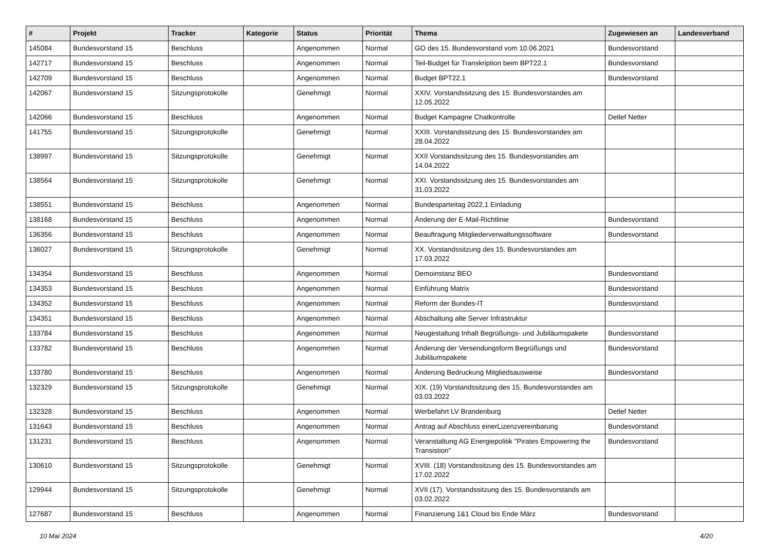| # | Projekt | Tracker | Kategorie | Status | Priorität | Thema | Zugewiesen an | Landesverband |
| --- | --- | --- | --- | --- | --- | --- | --- | --- |
| 145084 | Bundesvorstand 15 | Beschluss | | Angenommen | Normal | GO des 15. Bundesvorstand vom 10.06.2021 | Bundesvorstand | |
| 142717 | Bundesvorstand 15 | Beschluss | | Angenommen | Normal | Teil-Budget für Transkription beim BPT22.1 | Bundesvorstand | |
| 142709 | Bundesvorstand 15 | Beschluss | | Angenommen | Normal | Budget BPT22.1 | Bundesvorstand | |
| 142067 | Bundesvorstand 15 | Sitzungsprotokolle | | Genehmigt | Normal | XXIV. Vorstandssitzung des 15. Bundesvorstandes am 12.05.2022 | | |
| 142066 | Bundesvorstand 15 | Beschluss | | Angenommen | Normal | Budget Kampagne Chatkontrolle | Detlef Netter | |
| 141755 | Bundesvorstand 15 | Sitzungsprotokolle | | Genehmigt | Normal | XXIII. Vorstandssitzung des 15. Bundesvorstandes am 28.04.2022 | | |
| 138997 | Bundesvorstand 15 | Sitzungsprotokolle | | Genehmigt | Normal | XXII Vorstandssitzung des 15. Bundesvorstandes am 14.04.2022 | | |
| 138564 | Bundesvorstand 15 | Sitzungsprotokolle | | Genehmigt | Normal | XXI. Vorstandssitzung des 15. Bundesvorstandes am 31.03.2022 | | |
| 138551 | Bundesvorstand 15 | Beschluss | | Angenommen | Normal | Bundesparteitag 2022.1 Einladung | | |
| 138168 | Bundesvorstand 15 | Beschluss | | Angenommen | Normal | Änderung der E-Mail-Richtlinie | Bundesvorstand | |
| 136356 | Bundesvorstand 15 | Beschluss | | Angenommen | Normal | Beauftragung Mitgliederverwaltungssoftware | Bundesvorstand | |
| 136027 | Bundesvorstand 15 | Sitzungsprotokolle | | Genehmigt | Normal | XX. Vorstandssitzung des 15. Bundesvorstandes am 17.03.2022 | | |
| 134354 | Bundesvorstand 15 | Beschluss | | Angenommen | Normal | Demoinstanz BEO | Bundesvorstand | |
| 134353 | Bundesvorstand 15 | Beschluss | | Angenommen | Normal | Einführung Matrix | Bundesvorstand | |
| 134352 | Bundesvorstand 15 | Beschluss | | Angenommen | Normal | Reform der Bundes-IT | Bundesvorstand | |
| 134351 | Bundesvorstand 15 | Beschluss | | Angenommen | Normal | Abschaltung alte Server Infrastruktur | | |
| 133784 | Bundesvorstand 15 | Beschluss | | Angenommen | Normal | Neugestaltung Inhalt Begrüßungs- und Jubiläumspakete | Bundesvorstand | |
| 133782 | Bundesvorstand 15 | Beschluss | | Angenommen | Normal | Änderung der Versendungsform Begrüßungs und Jubiläumspakete | Bundesvorstand | |
| 133780 | Bundesvorstand 15 | Beschluss | | Angenommen | Normal | Änderung Bedruckung Mitgliedsausweise | Bundesvorstand | |
| 132329 | Bundesvorstand 15 | Sitzungsprotokolle | | Genehmigt | Normal | XIX. (19) Vorstandssitzung des 15. Bundesvorstandes am 03.03.2022 | | |
| 132328 | Bundesvorstand 15 | Beschluss | | Angenommen | Normal | Werbefahrt LV Brandenburg | Detlef Netter | |
| 131643 | Bundesvorstand 15 | Beschluss | | Angenommen | Normal | Antrag auf Abschluss einerLizenzvereinbarung | Bundesvorstand | |
| 131231 | Bundesvorstand 15 | Beschluss | | Angenommen | Normal | Veranstaltung AG Energiepolitik "Pirates Empowering the Transistion" | Bundesvorstand | |
| 130610 | Bundesvorstand 15 | Sitzungsprotokolle | | Genehmigt | Normal | XVIII. (18) Vorstandssitzung des 15. Bundesvorstandes am 17.02.2022 | | |
| 129944 | Bundesvorstand 15 | Sitzungsprotokolle | | Genehmigt | Normal | XVII (17). Vorstandssitzung des 15. Bundesvorstands am 03.02.2022 | | |
| 127687 | Bundesvorstand 15 | Beschluss | | Angenommen | Normal | Finanzierung 1&1 Cloud bis Ende März | Bundesvorstand | |
10 Mai 2024 4/20